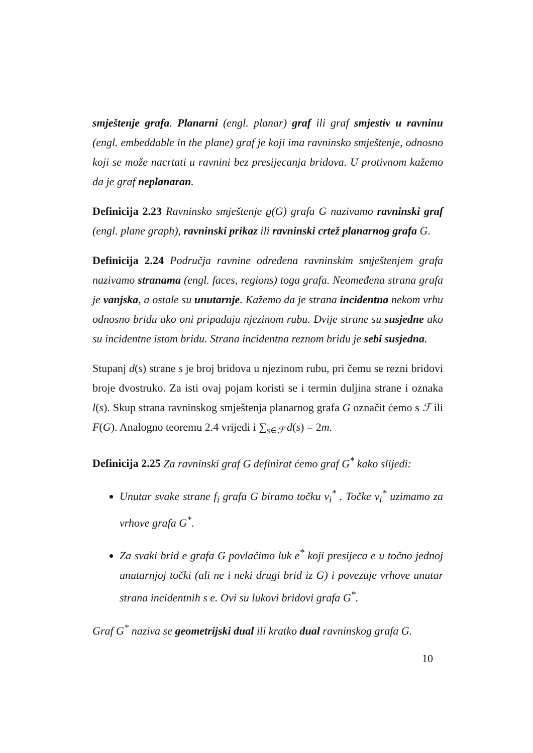smještenje grafa. Planarni (engl. planar) graf ili graf smjestiv u ravninu (engl. embeddable in the plane) graf je koji ima ravninsko smještenje, odnosno koji se može nacrtati u ravnini bez presijecanja bridova. U protivnom kažemo da je graf neplanaran.
Definicija 2.23 Ravninsko smještenje ϱ(G) grafa G nazivamo ravninski graf (engl. plane graph), ravninski prikaz ili ravninski crtež planarnog grafa G.
Definicija 2.24 Područja ravnine određena ravninskim smještenjem grafa nazivamo stranama (engl. faces, regions) toga grafa. Neomeđena strana grafa je vanjska, a ostale su unutarnje. Kažemo da je strana incidentna nekom vrhu odnosno bridu ako oni pripadaju njezinom rubu. Dvije strane su susjedne ako su incidentne istom bridu. Strana incidentna reznom bridu je sebi susjedna.
Stupanj d(s) strane s je broj bridova u njezinom rubu, pri čemu se rezni bridovi broje dvostruko. Za isti ovaj pojam koristi se i termin duljina strane i oznaka l(s). Skup strana ravninskog smještenja planarnog grafa G označit ćemo s ℱ ili F(G). Analogno teoremu 2.4 vrijedi i ∑<sub>s∈ℱ</sub> d(s) = 2m.
Definicija 2.25 Za ravninski graf G definirat ćemo graf G<sup>*</sup> kako slijedi:
Unutar svake strane f<sub>i</sub> grafa G biramo točku v<sub>i</sub><sup>*</sup> . Točke v<sub>i</sub><sup>*</sup> uzimamo za vrhove grafa G<sup>*</sup>.
Za svaki brid e grafa G povlačimo luk e<sup>*</sup> koji presijeca e u točno jednoj unutarnjoj točki (ali ne i neki drugi brid iz G) i povezuje vrhove unutar strana incidentnih s e. Ovi su lukovi bridovi grafa G<sup>*</sup>.
Graf G<sup>*</sup> naziva se geometrijski dual ili kratko dual ravninskog grafa G.
10